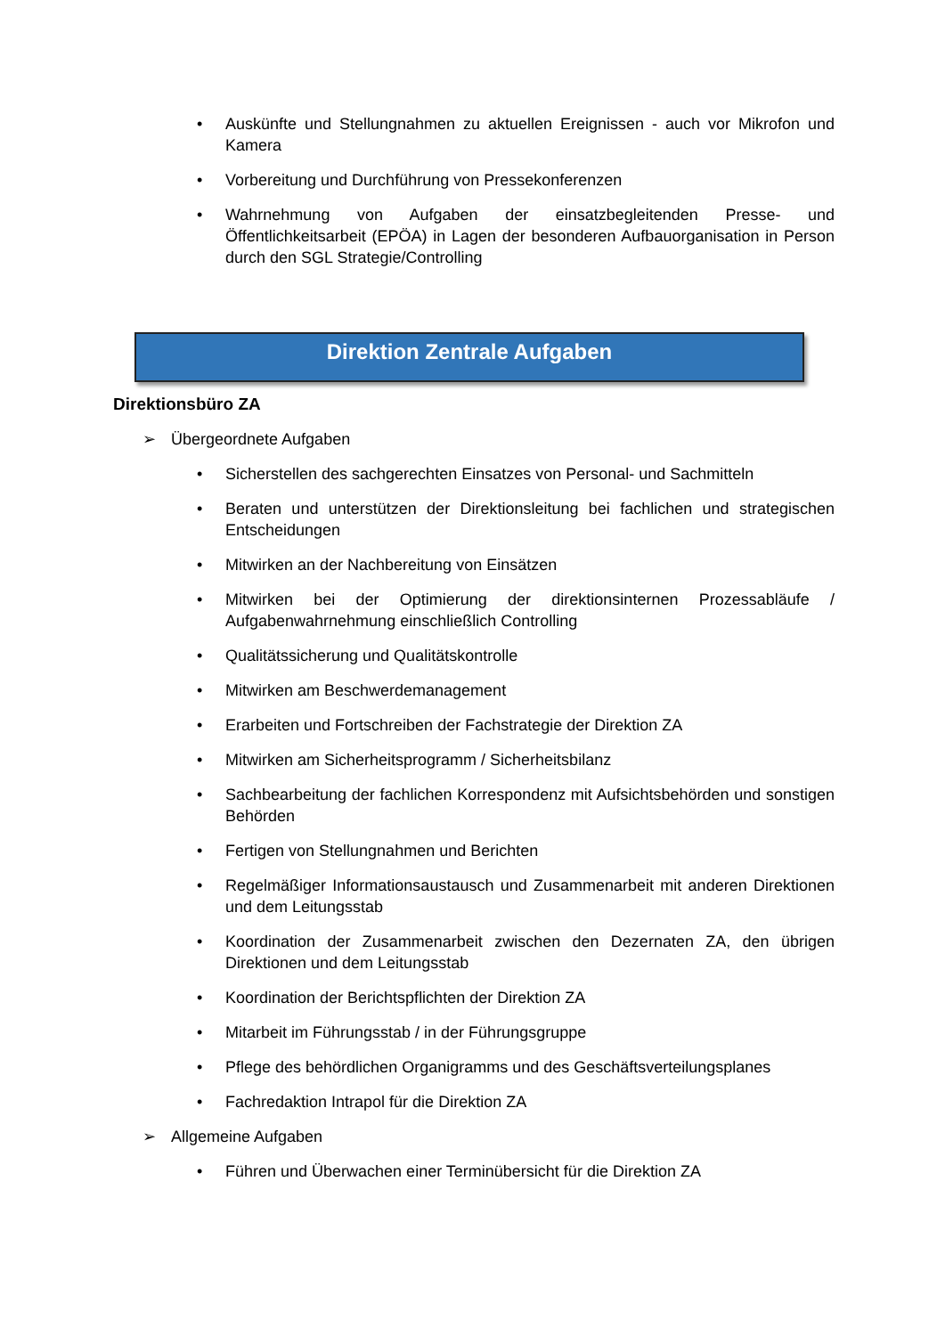• Auskünfte und Stellungnahmen zu aktuellen Ereignissen - auch vor Mikrofon und Kamera
• Vorbereitung und Durchführung von Pressekonferenzen
• Wahrnehmung von Aufgaben der einsatzbegleitenden Presse- und Öffentlichkeitsarbeit (EPÖA) in Lagen der besonderen Aufbauorganisation in Person durch den SGL Strategie/Controlling
Direktion Zentrale Aufgaben
Direktionsbüro ZA
➢ Übergeordnete Aufgaben
• Sicherstellen des sachgerechten Einsatzes von Personal- und Sachmitteln
• Beraten und unterstützen der Direktionsleitung bei fachlichen und strategischen Entscheidungen
• Mitwirken an der Nachbereitung von Einsätzen
• Mitwirken bei der Optimierung der direktionsinternen Prozessabläufe / Aufgabenwahrnehmung einschließlich Controlling
• Qualitätssicherung und Qualitätskontrolle
• Mitwirken am Beschwerdemanagement
• Erarbeiten und Fortschreiben der Fachstrategie der Direktion ZA
• Mitwirken am Sicherheitsprogramm / Sicherheitsbilanz
• Sachbearbeitung der fachlichen Korrespondenz mit Aufsichtsbehörden und sonstigen Behörden
• Fertigen von Stellungnahmen und Berichten
• Regelmäßiger Informationsaustausch und Zusammenarbeit mit anderen Direktionen und dem Leitungsstab
• Koordination der Zusammenarbeit zwischen den Dezernaten ZA, den übrigen Direktionen und dem Leitungsstab
• Koordination der Berichtspflichten der Direktion ZA
• Mitarbeit im Führungsstab / in der Führungsgruppe
• Pflege des behördlichen Organigramms und des Geschäftsverteilungsplanes
• Fachredaktion Intrapol für die Direktion ZA
➢ Allgemeine Aufgaben
• Führen und Überwachen einer Terminübersicht für die Direktion ZA